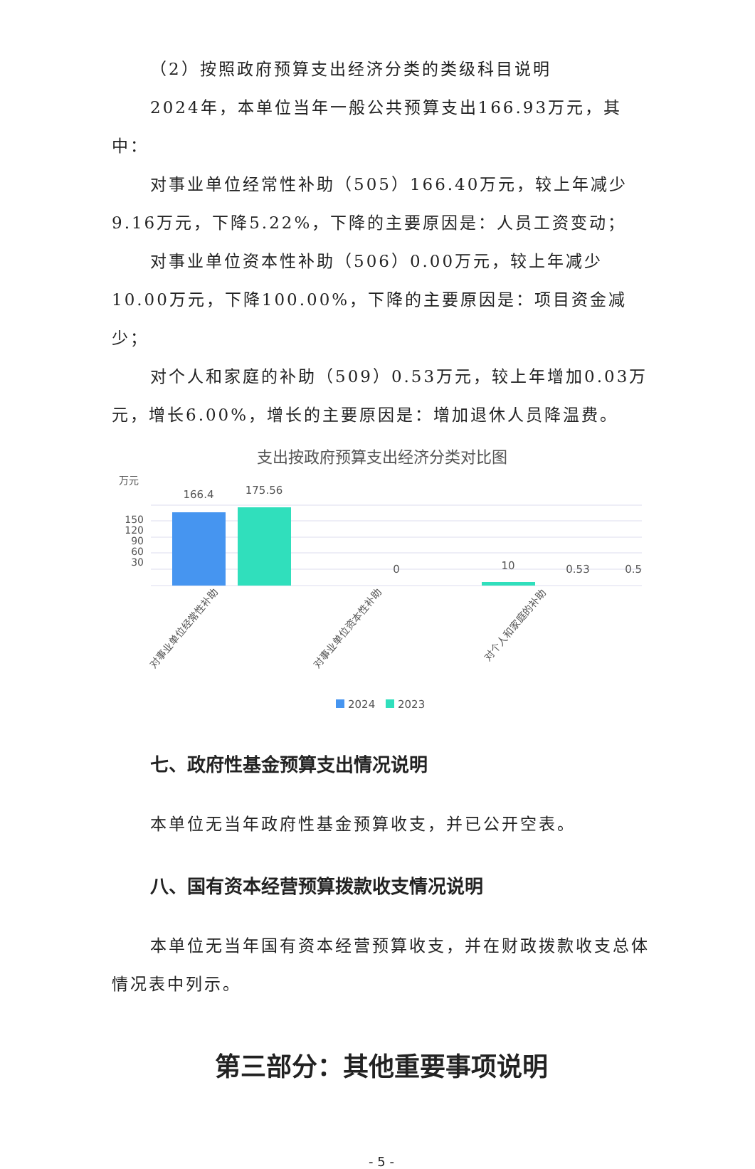（2）按照政府预算支出经济分类的类级科目说明
2024年，本单位当年一般公共预算支出166.93万元，其中：
对事业单位经常性补助（505）166.40万元，较上年减少9.16万元，下降5.22%，下降的主要原因是：人员工资变动；
对事业单位资本性补助（506）0.00万元，较上年减少10.00万元，下降100.00%，下降的主要原因是：项目资金减少；
对个人和家庭的补助（509）0.53万元，较上年增加0.03万元，增长6.00%，增长的主要原因是：增加退休人员降温费。
支出按政府预算支出经济分类对比图
万元
150
120
90
60
30
166.4
175.56
0
10
0.5
0.53
对事业单位经常性补助
对事业单位资本性补助
对个人和家庭的补助
2024
2023
七、政府性基金预算支出情况说明
本单位无当年政府性基金预算收支，并已公开空表。
八、国有资本经营预算拨款收支情况说明
本单位无当年国有资本经营预算收支，并在财政拨款收支总体情况表中列示。
第三部分：其他重要事项说明
- 5 -